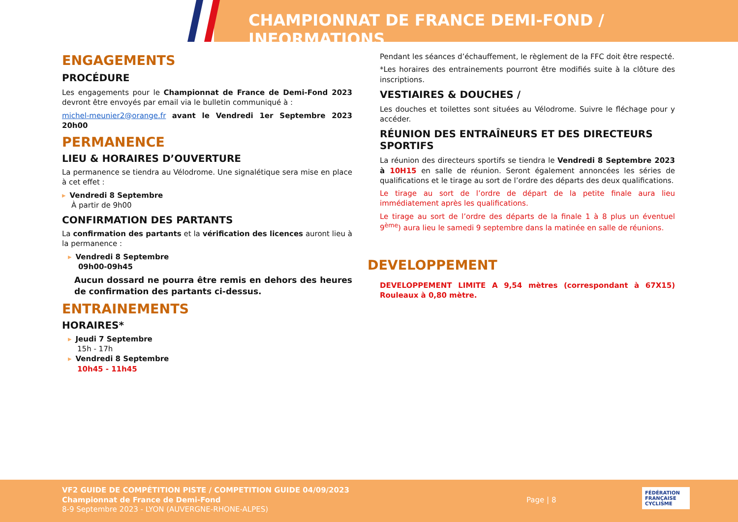CHAMPIONNAT DE FRANCE DEMI-FOND / INFORMATIONS
ENGAGEMENTS
PROCÉDURE
Les engagements pour le Championnat de France de Demi-Fond 2023 devront être envoyés par email via le bulletin communiqué à :
michel-meunier2@orange.fr avant le Vendredi 1er Septembre 2023 20h00
PERMANENCE
LIEU & HORAIRES D’OUVERTURE
La permanence se tiendra au Vélodrome. Une signalétique sera mise en place à cet effet :
▸ Vendredi 8 Septembre
À partir de 9h00
CONFIRMATION DES PARTANTS
La confirmation des partants et la vérification des licences auront lieu à la permanence :
▸ Vendredi 8 Septembre
09h00-09h45
Aucun dossard ne pourra être remis en dehors des heures de confirmation des partants ci-dessus.
ENTRAINEMENTS
HORAIRES*
▸ Jeudi 7 Septembre
15h - 17h
▸ Vendredi 8 Septembre
10h45 - 11h45
Pendant les séances d’échauffement, le règlement de la FFC doit être respecté.
*Les horaires des entrainements pourront être modifiés suite à la clôture des inscriptions.
VESTIAIRES & DOUCHES /
Les douches et toilettes sont situées au Vélodrome. Suivre le fléchage pour y accéder.
RÉUNION DES ENTRAÎNEURS ET DES DIRECTEURS SPORTIFS
La réunion des directeurs sportifs se tiendra le Vendredi 8 Septembre 2023 à 10H15 en salle de réunion. Seront également annoncées les séries de qualifications et le tirage au sort de l’ordre des départs des deux qualifications.
Le tirage au sort de l’ordre de départ de la petite finale aura lieu immédiatement après les qualifications.
Le tirage au sort de l’ordre des départs de la finale 1 à 8 plus un éventuel 9<sup>ème</sup>) aura lieu le samedi 9 septembre dans la matinée en salle de réunions.
DEVELOPPEMENT
DEVELOPPEMENT LIMITE A 9,54 mètres (correspondant à 67X15) Rouleaux à 0,80 mètre.
VF2 GUIDE DE COMPÉTITION PISTE / COMPETITION GUIDE 04/09/2023
Championnat de France de Demi-Fond
8-9 Septembre 2023 - LYON (AUVERGNE-RHONE-ALPES)
Page | 8
FÉDÉRATION FRANÇAISE CYCLISME